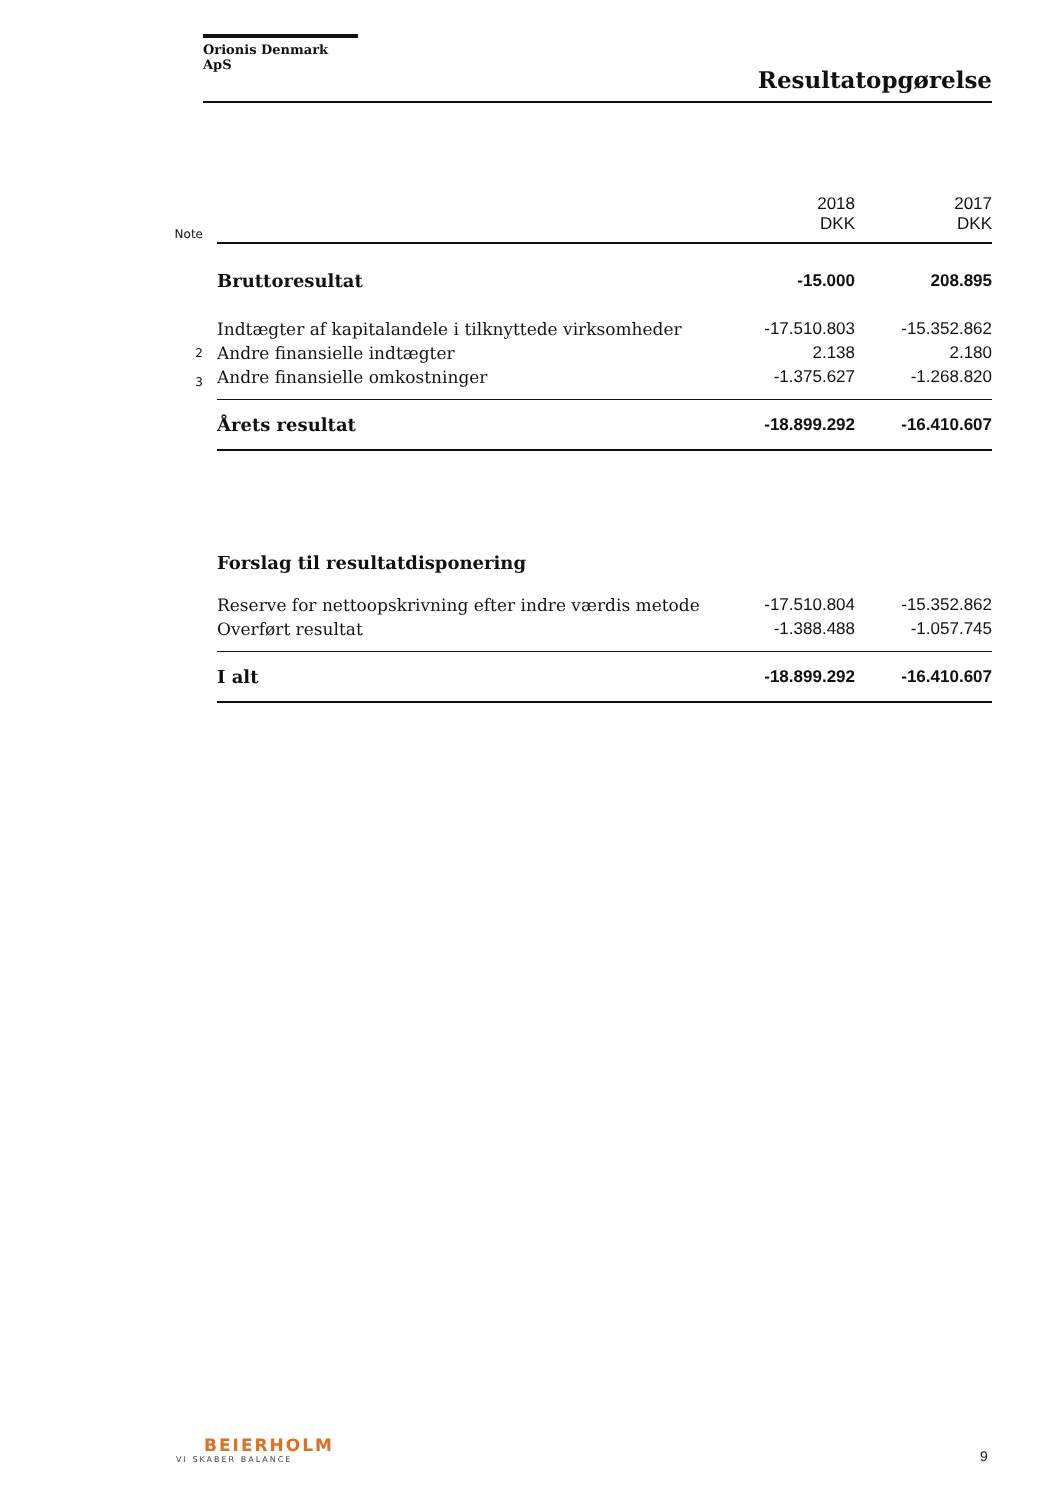Orionis Denmark ApS
Resultatopgørelse
| Note | | 2018 DKK | 2017 DKK |
| | Bruttoresultat | -15.000 | 208.895 |
| | Indtægter af kapitalandele i tilknyttede virksomheder | -17.510.803 | -15.352.862 |
| 2 | Andre finansielle indtægter | 2.138 | 2.180 |
| 3 | Andre finansielle omkostninger | -1.375.627 | -1.268.820 |
| | Årets resultat | -18.899.292 | -16.410.607 |
| | Forslag til resultatdisponering | | |
| | Reserve for nettoopskrivning efter indre værdis metode | -17.510.804 | -15.352.862 |
| | Overført resultat | -1.388.488 | -1.057.745 |
| | I alt | -18.899.292 | -16.410.607 |
BEIERHOLM
VI SKABER BALANCE
9